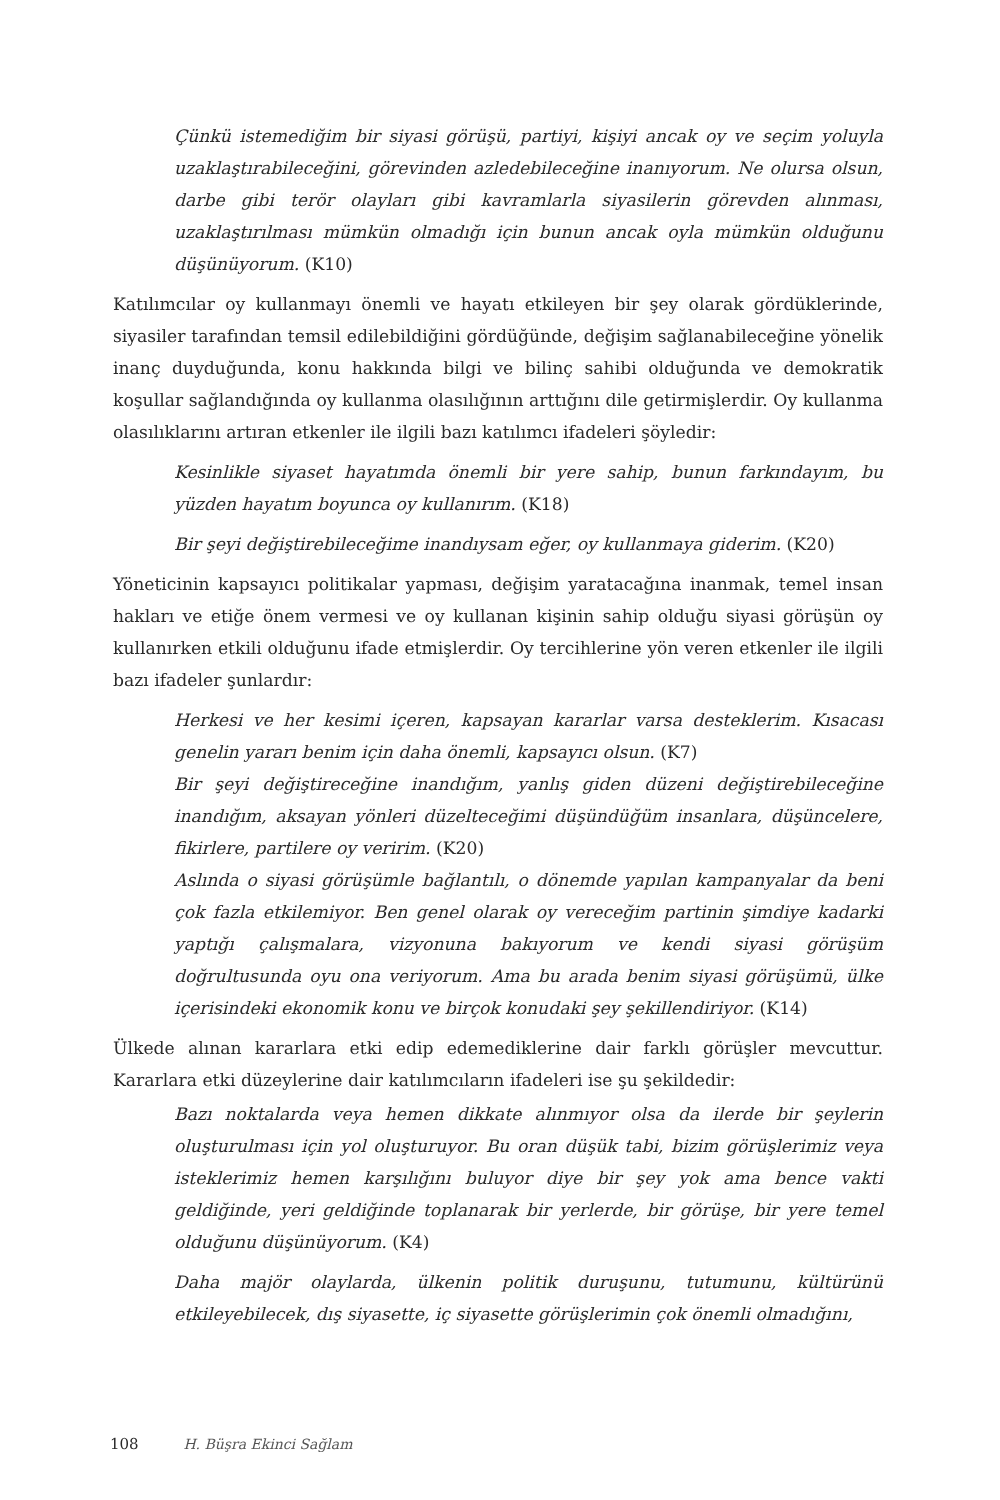Çünkü istemediğim bir siyasi görüşü, partiyi, kişiyi ancak oy ve seçim yoluyla uzaklaştırabileceğini, görevinden azledebileceğine inanıyorum. Ne olursa olsun, darbe gibi terör olayları gibi kavramlarla siyasilerin görevden alınması, uzaklaştırılması mümkün olmadığı için bunun ancak oyla mümkün olduğunu düşünüyorum. (K10)
Katılımcılar oy kullanmayı önemli ve hayatı etkileyen bir şey olarak gördüklerinde, siyasiler tarafından temsil edilebildiğini gördüğünde, değişim sağlanabileceğine yönelik inanç duyduğunda, konu hakkında bilgi ve bilinç sahibi olduğunda ve demokratik koşullar sağlandığında oy kullanma olasılığının arttığını dile getirmişlerdir. Oy kullanma olasılıklarını artıran etkenler ile ilgili bazı katılımcı ifadeleri şöyledir:
Kesinlikle siyaset hayatımda önemli bir yere sahip, bunun farkındayım, bu yüzden hayatım boyunca oy kullanırım. (K18)
Bir şeyi değiştirebileceğime inandıysam eğer, oy kullanmaya giderim. (K20)
Yöneticinin kapsayıcı politikalar yapması, değişim yaratacağına inanmak, temel insan hakları ve etiğe önem vermesi ve oy kullanan kişinin sahip olduğu siyasi görüşün oy kullanırken etkili olduğunu ifade etmişlerdir. Oy tercihlerine yön veren etkenler ile ilgili bazı ifadeler şunlardır:
Herkesi ve her kesimi içeren, kapsayan kararlar varsa desteklerim. Kısacası genelin yararı benim için daha önemli, kapsayıcı olsun. (K7)
Bir şeyi değiştireceğine inandığım, yanlış giden düzeni değiştirebileceğine inandığım, aksayan yönleri düzelteceğimi düşündüğüm insanlara, düşüncelere, fikirlere, partilere oy veririm. (K20)
Aslında o siyasi görüşümle bağlantılı, o dönemde yapılan kampanyalar da beni çok fazla etkilemiyor. Ben genel olarak oy vereceğim partinin şimdiye kadarki yaptığı çalışmalara, vizyonuna bakıyorum ve kendi siyasi görüşüm doğrultusunda oyu ona veriyorum. Ama bu arada benim siyasi görüşümü, ülke içerisindeki ekonomik konu ve birçok konudaki şey şekillendiriyor. (K14)
Ülkede alınan kararlara etki edip edemediklerine dair farklı görüşler mevcuttur. Kararlara etki düzeylerine dair katılımcıların ifadeleri ise şu şekildedir:
Bazı noktalarda veya hemen dikkate alınmıyor olsa da ilerde bir şeylerin oluşturulması için yol oluşturuyor. Bu oran düşük tabi, bizim görüşlerimiz veya isteklerimiz hemen karşılığını buluyor diye bir şey yok ama bence vakti geldiğinde, yeri geldiğinde toplanarak bir yerlerde, bir görüşe, bir yere temel olduğunu düşünüyorum. (K4)
Daha majör olaylarda, ülkenin politik duruşunu, tutumunu, kültürünü etkileyebilecek, dış siyasette, iç siyasette görüşlerimin çok önemli olmadığını,
108 H. Büşra Ekinci Sağlam